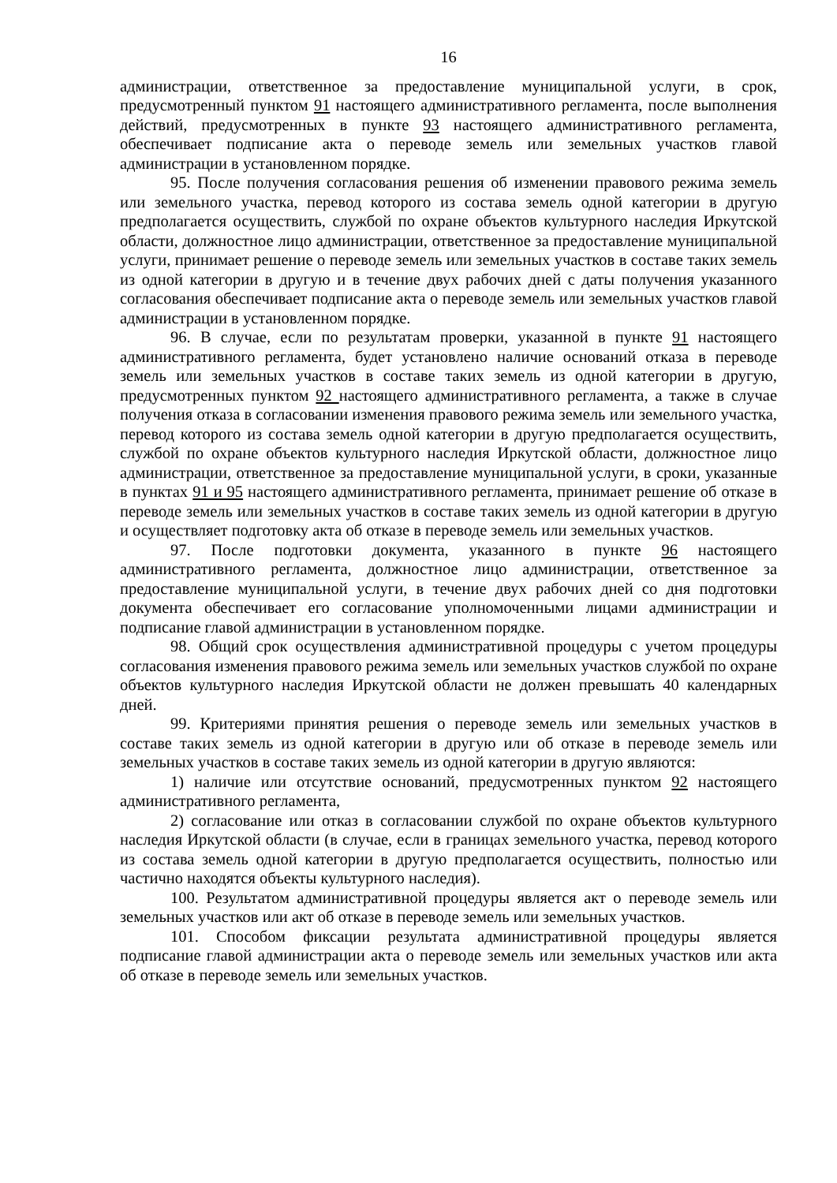16
администрации, ответственное за предоставление муниципальной услуги, в срок, предусмотренный пунктом 91 настоящего административного регламента, после выполнения действий, предусмотренных в пункте 93 настоящего административного регламента, обеспечивает подписание акта о переводе земель или земельных участков главой администрации в установленном порядке.
95. После получения согласования решения об изменении правового режима земель или земельного участка, перевод которого из состава земель одной категории в другую предполагается осуществить, службой по охране объектов культурного наследия Иркутской области, должностное лицо администрации, ответственное за предоставление муниципальной услуги, принимает решение о переводе земель или земельных участков в составе таких земель из одной категории в другую и в течение двух рабочих дней с даты получения указанного согласования обеспечивает подписание акта о переводе земель или земельных участков главой администрации в установленном порядке.
96. В случае, если по результатам проверки, указанной в пункте 91 настоящего административного регламента, будет установлено наличие оснований отказа в переводе земель или земельных участков в составе таких земель из одной категории в другую, предусмотренных пунктом 92 настоящего административного регламента, а также в случае получения отказа в согласовании изменения правового режима земель или земельного участка, перевод которого из состава земель одной категории в другую предполагается осуществить, службой по охране объектов культурного наследия Иркутской области, должностное лицо администрации, ответственное за предоставление муниципальной услуги, в сроки, указанные в пунктах 91 и 95 настоящего административного регламента, принимает решение об отказе в переводе земель или земельных участков в составе таких земель из одной категории в другую и осуществляет подготовку акта об отказе в переводе земель или земельных участков.
97. После подготовки документа, указанного в пункте 96 настоящего административного регламента, должностное лицо администрации, ответственное за предоставление муниципальной услуги, в течение двух рабочих дней со дня подготовки документа обеспечивает его согласование уполномоченными лицами администрации и подписание главой администрации в установленном порядке.
98. Общий срок осуществления административной процедуры с учетом процедуры согласования изменения правового режима земель или земельных участков службой по охране объектов культурного наследия Иркутской области не должен превышать 40 календарных дней.
99. Критериями принятия решения о переводе земель или земельных участков в составе таких земель из одной категории в другую или об отказе в переводе земель или земельных участков в составе таких земель из одной категории в другую являются:
1) наличие или отсутствие оснований, предусмотренных пунктом 92 настоящего административного регламента,
2) согласование или отказ в согласовании службой по охране объектов культурного наследия Иркутской области (в случае, если в границах земельного участка, перевод которого из состава земель одной категории в другую предполагается осуществить, полностью или частично находятся объекты культурного наследия).
100. Результатом административной процедуры является акт о переводе земель или земельных участков или акт об отказе в переводе земель или земельных участков.
101. Способом фиксации результата административной процедуры является подписание главой администрации акта о переводе земель или земельных участков или акта об отказе в переводе земель или земельных участков.